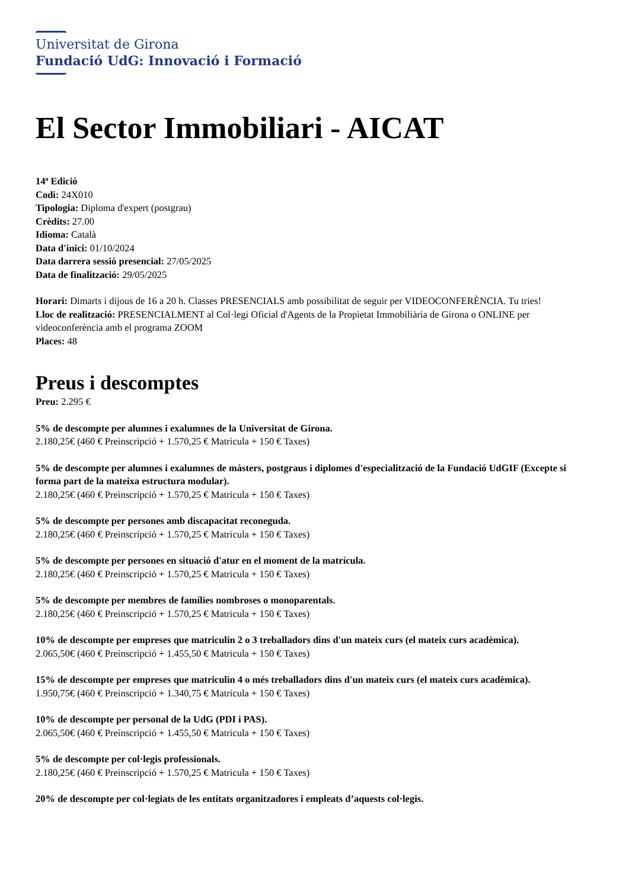Universitat de Girona
Fundació UdG: Innovació i Formació
El Sector Immobiliari - AICAT
14ª Edició
Codi: 24X010
Tipologia: Diploma d'expert (postgrau)
Crèdits: 27.00
Idioma: Català
Data d'inici: 01/10/2024
Data darrera sessió presencial: 27/05/2025
Data de finalització: 29/05/2025
Horari: Dimarts i dijous de 16 a 20 h. Classes PRESENCIALS amb possibilitat de seguir per VIDEOCONFERÈNCIA. Tu tries!
Lloc de realització: PRESENCIALMENT al Col·legi Oficial d'Agents de la Propietat Immobiliària de Girona o ONLINE per videoconferència amb el programa ZOOM
Places: 48
Preus i descomptes
Preu: 2.295 €
5% de descompte per alumnes i exalumnes de la Universitat de Girona.
2.180,25€ (460 € Preinscripció + 1.570,25 € Matricula + 150 € Taxes)
5% de descompte per alumnes i exalumnes de màsters, postgraus i diplomes d'especialització de la Fundació UdGIF (Excepte si forma part de la mateixa estructura modular).
2.180,25€ (460 € Preinscripció + 1.570,25 € Matricula + 150 € Taxes)
5% de descompte per persones amb discapacitat reconeguda.
2.180,25€ (460 € Preinscripció + 1.570,25 € Matricula + 150 € Taxes)
5% de descompte per persones en situació d'atur en el moment de la matrícula.
2.180,25€ (460 € Preinscripció + 1.570,25 € Matricula + 150 € Taxes)
5% de descompte per membres de famílies nombroses o monoparentals.
2.180,25€ (460 € Preinscripció + 1.570,25 € Matricula + 150 € Taxes)
10% de descompte per empreses que matriculin 2 o 3 treballadors dins d'un mateix curs (el mateix curs acadèmica).
2.065,50€ (460 € Preinscripció + 1.455,50 € Matricula + 150 € Taxes)
15% de descompte per empreses que matriculin 4 o més treballadors dins d'un mateix curs (el mateix curs acadèmica).
1.950,75€ (460 € Preinscripció + 1.340,75 € Matricula + 150 € Taxes)
10% de descompte per personal de la UdG (PDI i PAS).
2.065,50€ (460 € Preinscripció + 1.455,50 € Matricula + 150 € Taxes)
5% de descompte per col·legis professionals.
2.180,25€ (460 € Preinscripció + 1.570,25 € Matricula + 150 € Taxes)
20% de descompte per col·legiats de les entitats organitzadores i empleats d’aquests col·legis.